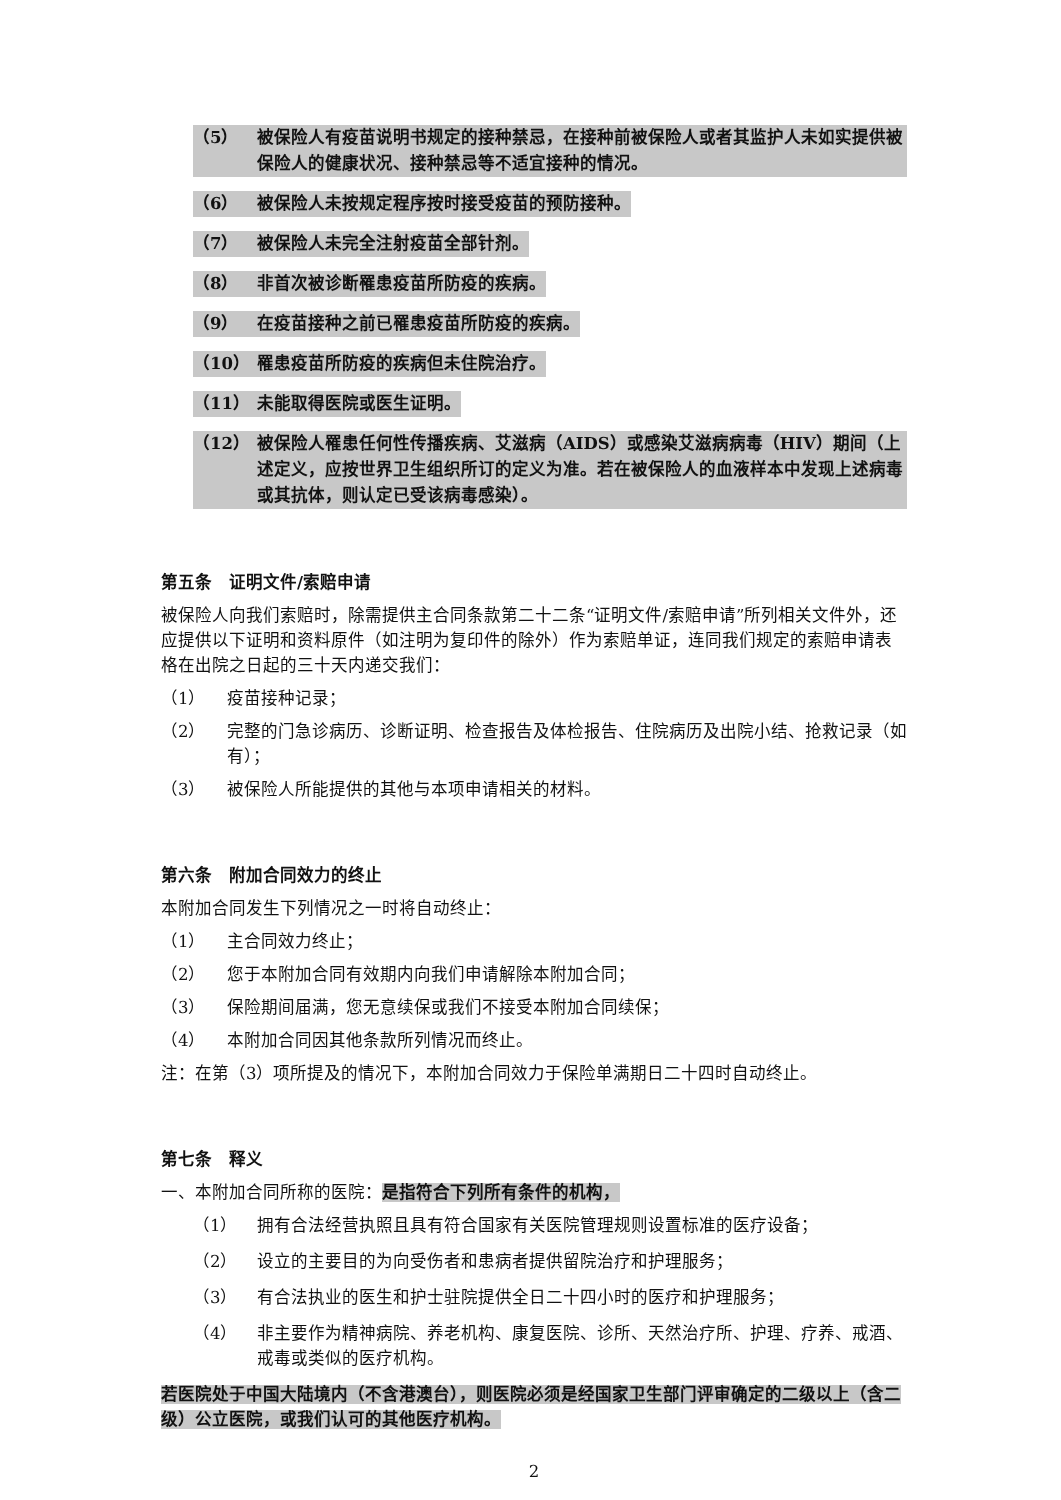（5） 被保险人有疫苗说明书规定的接种禁忌，在接种前被保险人或者其监护人未如实提供被保险人的健康状况、接种禁忌等不适宜接种的情况。
（6） 被保险人未按规定程序按时接受疫苗的预防接种。
（7） 被保险人未完全注射疫苗全部针剂。
（8） 非首次被诊断罹患疫苗所防疫的疾病。
（9） 在疫苗接种之前已罹患疫苗所防疫的疾病。
（10） 罹患疫苗所防疫的疾病但未住院治疗。
（11） 未能取得医院或医生证明。
（12） 被保险人罹患任何性传播疾病、艾滋病（AIDS）或感染艾滋病病毒（HIV）期间（上述定义，应按世界卫生组织所订的定义为准。若在被保险人的血液样本中发现上述病毒或其抗体，则认定已受该病毒感染）。
第五条　证明文件/索赔申请
被保险人向我们索赔时，除需提供主合同条款第二十二条“证明文件/索赔申请”所列相关文件外，还应提供以下证明和资料原件（如注明为复印件的除外）作为索赔单证，连同我们规定的索赔申请表格在出院之日起的三十天内递交我们：
（1） 疫苗接种记录；
（2） 完整的门急诊病历、诊断证明、检查报告及体检报告、住院病历及出院小结、抢救记录（如有）；
（3） 被保险人所能提供的其他与本项申请相关的材料。
第六条　附加合同效力的终止
本附加合同发生下列情况之一时将自动终止：
（1） 主合同效力终止；
（2） 您于本附加合同有效期内向我们申请解除本附加合同；
（3） 保险期间届满，您无意续保或我们不接受本附加合同续保；
（4） 本附加合同因其他条款所列情况而终止。
注：在第（3）项所提及的情况下，本附加合同效力于保险单满期日二十四时自动终止。
第七条　释义
一、本附加合同所称的医院：是指符合下列所有条件的机构，
（1） 拥有合法经营执照且具有符合国家有关医院管理规则设置标准的医疗设备；
（2） 设立的主要目的为向受伤者和患病者提供留院治疗和护理服务；
（3） 有合法执业的医生和护士驻院提供全日二十四小时的医疗和护理服务；
（4） 非主要作为精神病院、养老机构、康复医院、诊所、天然治疗所、护理、疗养、戒酒、戒毒或类似的医疗机构。
若医院处于中国大陆境内（不含港澳台），则医院必须是经国家卫生部门评审确定的二级以上（含二级）公立医院，或我们认可的其他医疗机构。
2